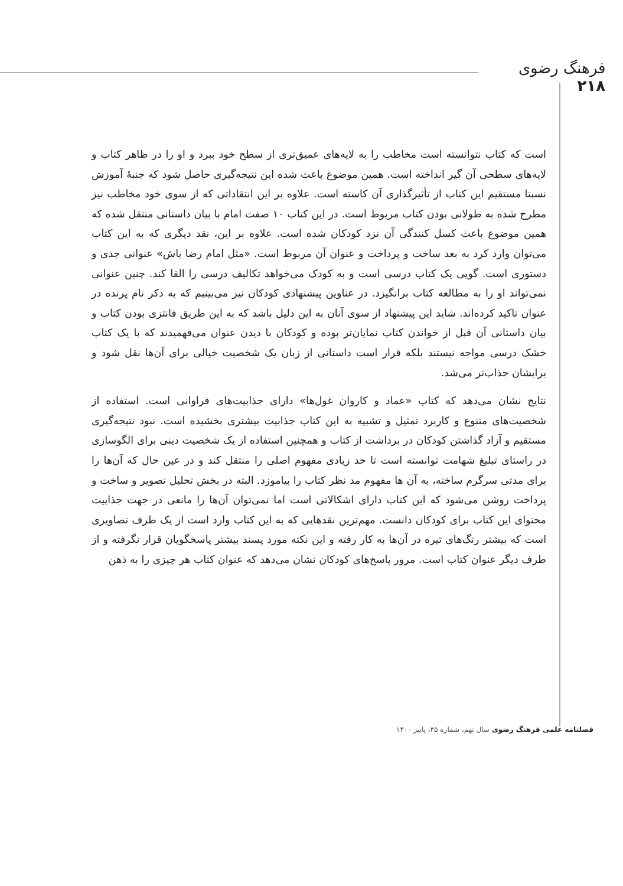فرهنگ رضوی
۲۱۸
است که کتاب نتوانسته است مخاطب را به لایه‌های عمیق‌تری از سطح خود ببرد و او را در ظاهر کتاب و لایه‌های سطحی آن گیر انداخته است. همین موضوع باعث شده این نتیجه‌گیری حاصل شود که جنبهٔ آموزش نسبتا مستقیم این کتاب از تأثیرگذاری آن کاسته است. علاوه بر این انتقاداتی که از سوی خود مخاطب نیز مطرح شده به طولانی بودن کتاب مربوط است. در این کتاب ۱۰ صفت امام با بیان داستانی منتقل شده که همین موضوع باعث کسل کنندگی آن نزد کودکان شده است. علاوه بر این، نقد دیگری که به این کتاب می‌توان وارد کرد به بعد ساخت و پرداخت و عنوان آن مربوط است. «مثل امام رضا باش» عنوانی جدی و دستوری است. گویی یک کتاب درسی است و به کودک می‌خواهد تکالیف درسی را القا کند. چنین عنوانی نمی‌تواند او را به مطالعه کتاب برانگیزد. در عناوین پیشنهادی کودکان نیز می‌بینیم که به ذکر نام پرنده در عنوان تاکید کرده‌اند. شاید این پیشنهاد از سوی آنان به این دلیل باشد که به این طریق فانتزی بودن کتاب و بیان داستانی آن قبل از خواندن کتاب نمایان‌تر بوده و کودکان با دیدن عنوان می‌فهمیدند که با یک کتاب خشک درسی مواجه نیستند بلکه قرار است داستانی از زبان یک شخصیت خیالی برای آن‌ها نقل شود و برایشان جذاب‌تر می‌شد.
نتایج نشان می‌دهد که کتاب «عماد و کاروان غول‌ها» دارای جذابیت‌های فراوانی است. استفاده از شخصیت‌های متنوع و کاربرد تمثیل و تشبیه به این کتاب جذابیت بیشتری بخشیده است. نبود نتیجه‌گیری مستقیم و آزاد گذاشتن کودکان در برداشت از کتاب و همچنین استفاده از یک شخصیت دینی برای الگوسازی در راستای تبلیغ شهامت توانسته است تا حد زیادی مفهوم اصلی را منتقل کند و در عین حال که آن‌ها را برای مدتی سرگرم ساخته، به آن ها مفهوم مد نظر کتاب را بیاموزد. البته در بخش تحلیل تصویر و ساخت و پرداخت روشن می‌شود که این کتاب دارای اشکالاتی است اما نمی‌توان آن‌ها را مانعی در جهت جذابیت محتوای این کتاب برای کودکان دانست. مهم‌ترین نقدهایی که به این کتاب وارد است از یک طرف تصاویری است که بیشتر رنگ‌های تیره در آن‌ها به کار رفته و این نکته مورد پسند بیشتر پاسخگویان قرار نگرفته و از طرف دیگر عنوان کتاب است. مرور پاسخ‌های کودکان نشان می‌دهد که عنوان کتاب هر چیزی را به ذهن
فصلنامه علمی فرهنگ رضوی سال نهم، شماره ۳۵، پاییز ۱۴۰۰